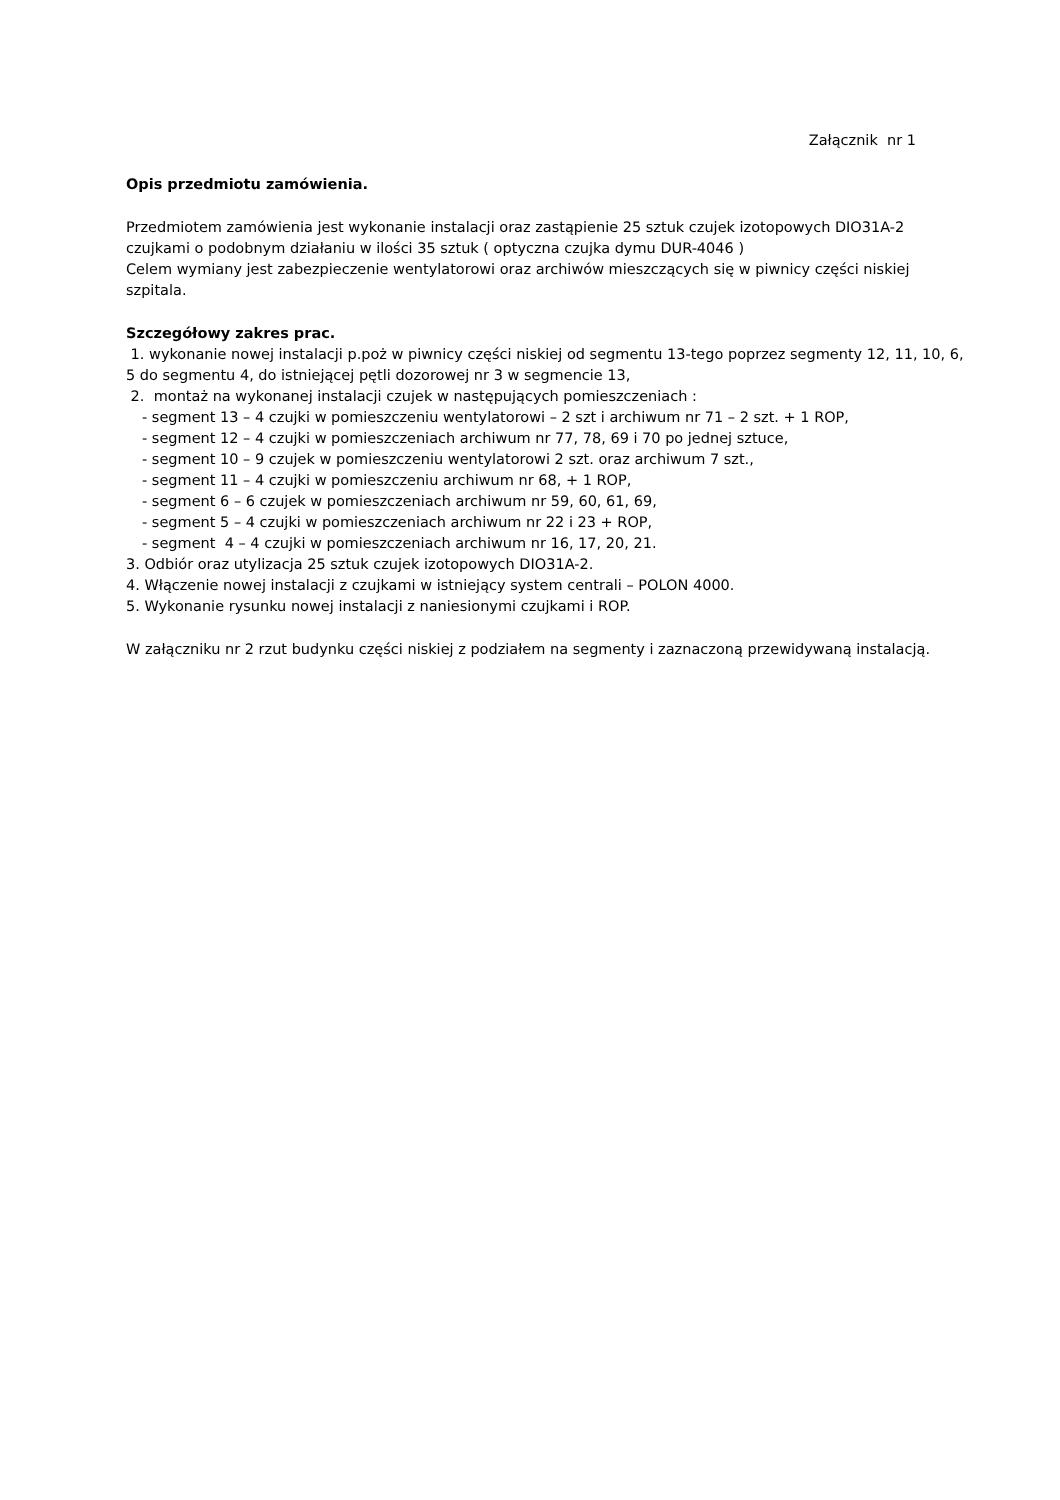Załącznik nr 1
Opis przedmiotu zamówienia.
Przedmiotem zamówienia jest wykonanie instalacji oraz zastąpienie 25 sztuk czujek izotopowych DIO31A-2 czujkami o podobnym działaniu w ilości 35 sztuk ( optyczna czujka dymu DUR-4046 )
Celem wymiany jest zabezpieczenie wentylatorowi oraz archiwów mieszczących się w piwnicy części niskiej szpitala.
Szczegółowy zakres prac.
1. wykonanie nowej instalacji p.poż w piwnicy części niskiej od segmentu 13-tego poprzez segmenty 12, 11, 10, 6, 5 do segmentu 4, do istniejącej pętli dozorowej nr 3 w segmencie 13,
2. montaż na wykonanej instalacji czujek w następujących pomieszczeniach :
- segment 13 – 4 czujki w pomieszczeniu wentylatorowi – 2 szt i archiwum nr 71 – 2 szt. + 1 ROP,
- segment 12 – 4 czujki w pomieszczeniach archiwum nr 77, 78, 69 i 70 po jednej sztuce,
- segment 10 – 9 czujek w pomieszczeniu wentylatorowi 2 szt. oraz archiwum 7 szt.,
- segment 11 – 4 czujki w pomieszczeniu archiwum nr 68, + 1 ROP,
- segment 6 – 6 czujek w pomieszczeniach archiwum nr 59, 60, 61, 69,
- segment 5 – 4 czujki w pomieszczeniach archiwum nr 22 i 23 + ROP,
- segment 4 – 4 czujki w pomieszczeniach archiwum nr 16, 17, 20, 21.
3. Odbiór oraz utylizacja 25 sztuk czujek izotopowych DIO31A-2.
4. Włączenie nowej instalacji z czujkami w istniejący system centrali – POLON 4000.
5. Wykonanie rysunku nowej instalacji z naniesionymi czujkami i ROP.
W załączniku nr 2 rzut budynku części niskiej z podziałem na segmenty i zaznaczoną przewidywaną instalacją.